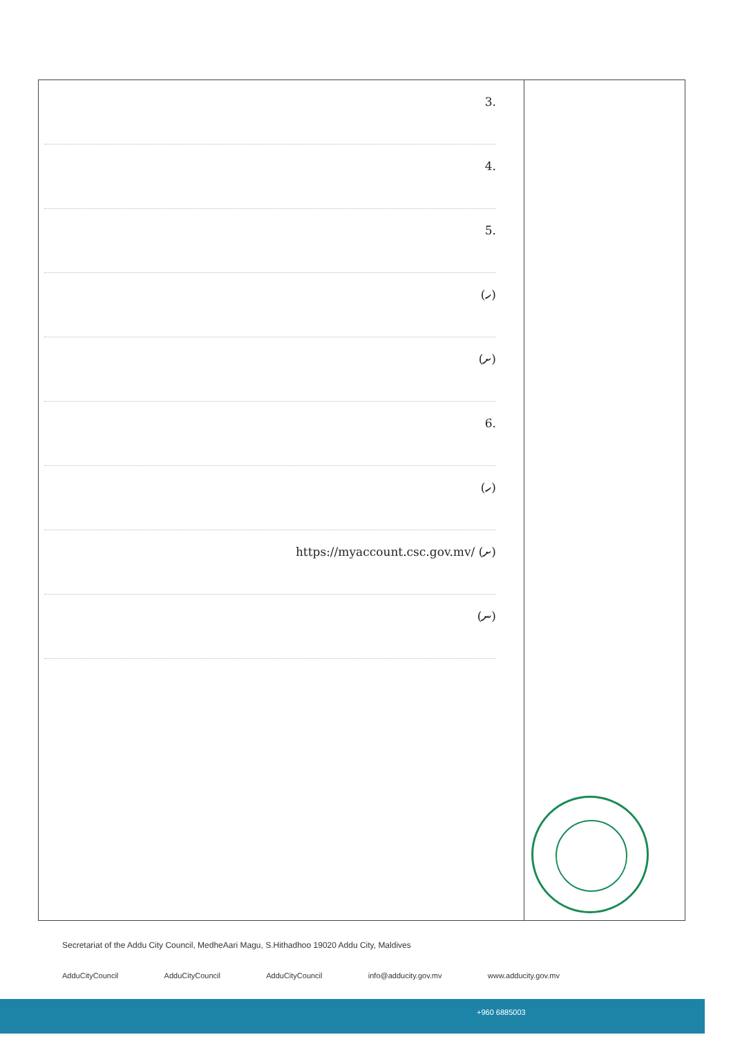| .3 .4 .5 (ހ) (ށ) .6 (ހ) (ށ) https://myaccount.csc.gov.mv/ (ނ) | |
Secretariat of the Addu City Council, MedheAari Magu, S.Hithadhoo 19020 Addu City, Maldives
AdduCityCouncil AdduCityCouncil AdduCityCouncil info@adducity.gov.mv www.adducity.gov.mv
+960 6885003